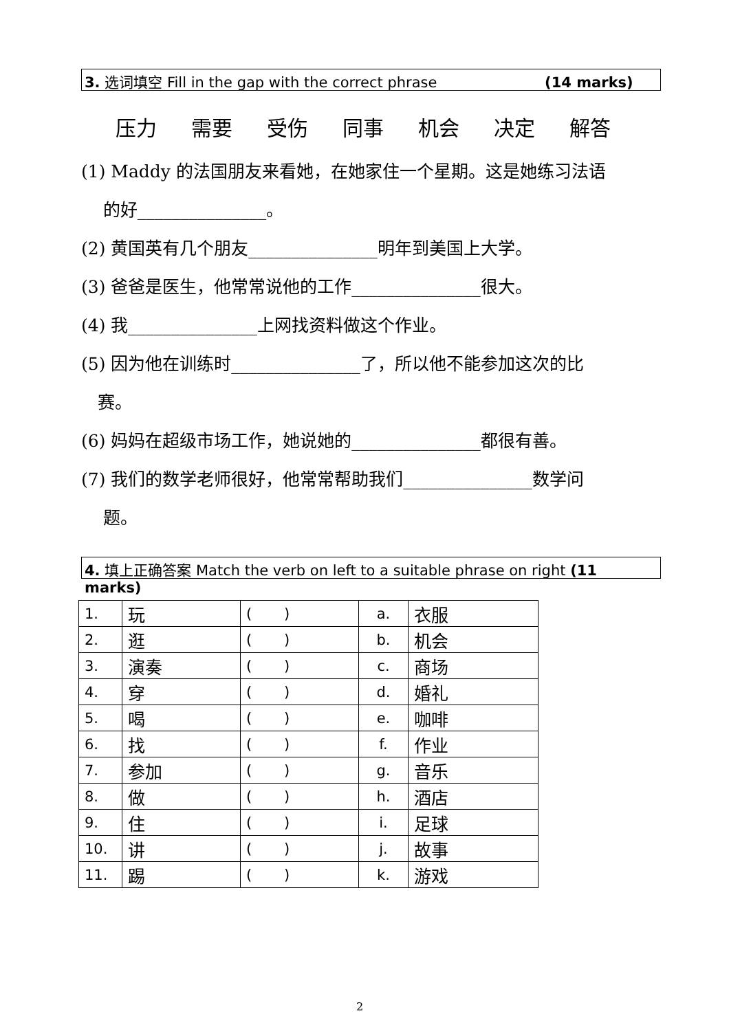3. 选词填空 Fill in the gap with the correct phrase (14 marks)
压力 需要 受伤 同事 机会 决定 解答
(1) Maddy 的法国朋友来看她，在她家住一个星期。这是她练习法语
的好_______________。
(2) 黄国英有几个朋友_______________明年到美国上大学。
(3) 爸爸是医生，他常常说他的工作_______________很大。
(4) 我_______________上网找资料做这个作业。
(5) 因为他在训练时_______________了，所以他不能参加这次的比
赛。
(6) 妈妈在超级市场工作，她说她的_______________都很有善。
(7) 我们的数学老师很好，他常常帮助我们_______________数学问
题。
4. 填上正确答案 Match the verb on left to a suitable phrase on right (11 marks)
| 1. | 玩 | ( ) | a. | 衣服 |
| 2. | 逛 | ( ) | b. | 机会 |
| 3. | 演奏 | ( ) | c. | 商场 |
| 4. | 穿 | ( ) | d. | 婚礼 |
| 5. | 喝 | ( ) | e. | 咖啡 |
| 6. | 找 | ( ) | f. | 作业 |
| 7. | 参加 | ( ) | g. | 音乐 |
| 8. | 做 | ( ) | h. | 酒店 |
| 9. | 住 | ( ) | i. | 足球 |
| 10. | 讲 | ( ) | j. | 故事 |
| 11. | 踢 | ( ) | k. | 游戏 |
2